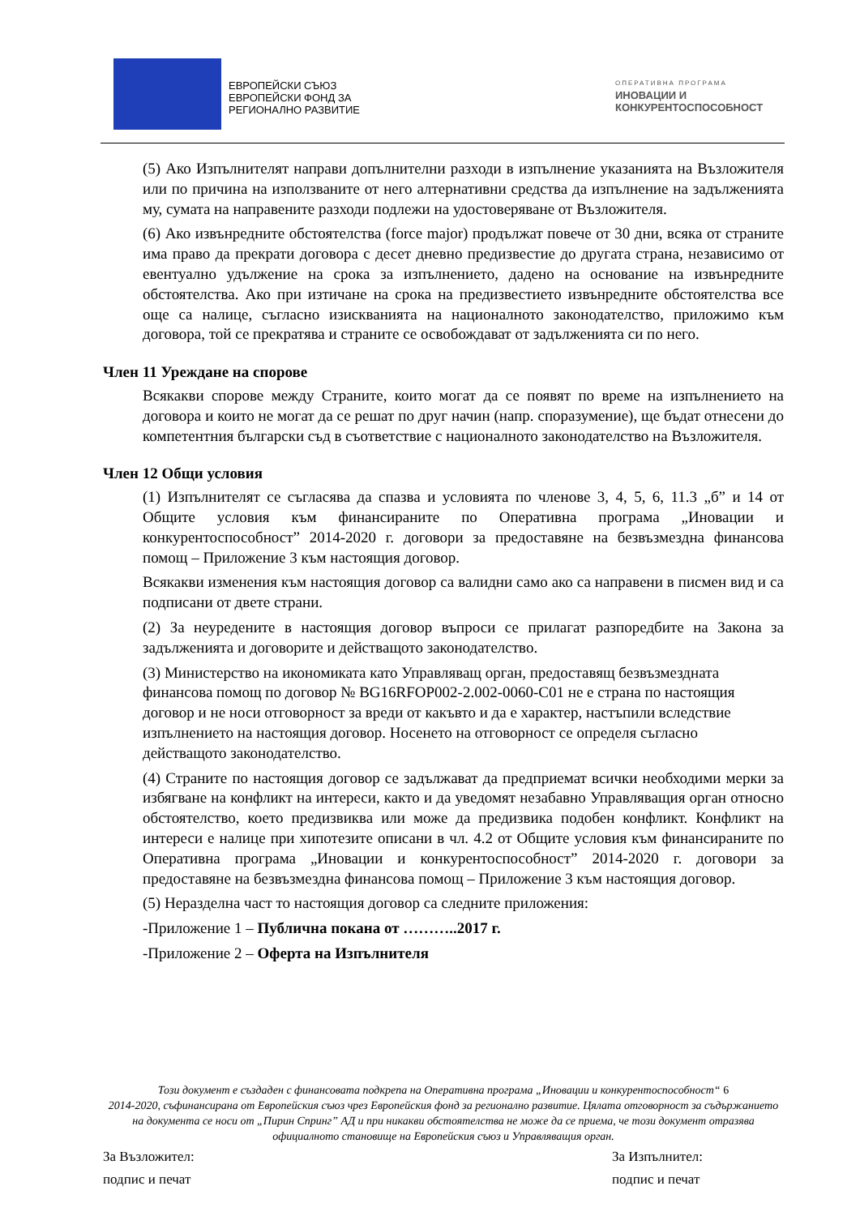ЕВРОПЕЙСКИ СЪЮЗ
ЕВРОПЕЙСКИ ФОНД ЗА
РЕГИОНАЛНО РАЗВИТИЕ
ОПЕРАТИВНА ПРОГРАМА
ИНОВАЦИИ И
КОНКУРЕНТОСПОСОБНОСТ
(5) Ако Изпълнителят направи допълнителни разходи в изпълнение указанията на Възложителя или по причина на използваните от него алтернативни средства да изпълнение на задълженията му, сумата на направените разходи подлежи на удостоверяване от Възложителя.
(6) Ако извънредните обстоятелства (force major) продължат повече от 30 дни, всяка от страните има право да прекрати договора с десет дневно предизвестие до другата страна, независимо от евентуално удължение на срока за изпълнението, дадено на основание на извънредните обстоятелства. Ако при изтичане на срока на предизвестието извънредните обстоятелства все още са налице, съгласно изискванията на националното законодателство, приложимо към договора, той се прекратява и страните се освобождават от задълженията си по него.
Член 11 Уреждане на спорове
Всякакви спорове между Страните, които могат да се появят по време на изпълнението на договора и които не могат да се решат по друг начин (напр. споразумение), ще бъдат отнесени до компетентния български съд в съответствие с националното законодателство на Възложителя.
Член 12 Общи условия
(1) Изпълнителят се съгласява да спазва и условията по членове 3, 4, 5, 6, 11.3 „б” и 14 от Общите условия към финансираните по Оперативна програма „Иновации и конкурентоспособност” 2014-2020 г. договори за предоставяне на безвъзмездна финансова помощ – Приложение 3 към настоящия договор.
Всякакви изменения към настоящия договор са валидни само ако са направени в писмен вид и са подписани от двете страни.
(2) За неуредените в настоящия договор въпроси се прилагат разпоредбите на Закона за задълженията и договорите и действащото законодателство.
(3) Министерство на икономиката като Управляващ орган, предоставящ безвъзмездната финансова помощ по договор № BG16RFOP002-2.002-0060-C01 не е страна по настоящия договор и не носи отговорност за вреди от какъвто и да е характер, настъпили вследствие изпълнението на настоящия договор. Носенето на отговорност се определя съгласно действащото законодателство.
(4) Страните по настоящия договор се задължават да предприемат всички необходими мерки за избягване на конфликт на интереси, както и да уведомят незабавно Управляващия орган относно обстоятелство, което предизвиква или може да предизвика подобен конфликт. Конфликт на интереси е налице при хипотезите описани в чл. 4.2 от Общите условия към финансираните по Оперативна програма „Иновации и конкурентоспособност” 2014-2020 г. договори за предоставяне на безвъзмездна финансова помощ – Приложение 3 към настоящия договор.
(5) Неразделна част то настоящия договор са следните приложения:
-Приложение 1 – Публична покана от ………..2017 г.
-Приложение 2 – Оферта на Изпълнителя
Този документ е създаден с финансовата подкрепа на Оперативна програма „Иновации и конкурентоспособност“ 6
2014-2020, съфинансирана от Европейския съюз чрез Европейския фонд за регионално развитие. Цялата отговорност за съдържанието на документа се носи от „Пирин Спринг” АД и при никакви обстоятелства не може да се приема, че този документ отразява официалното становище на Европейския съюз и Управляващия орган.
За Възложител:
подпис и печат
За Изпълнител:
подпис и печат